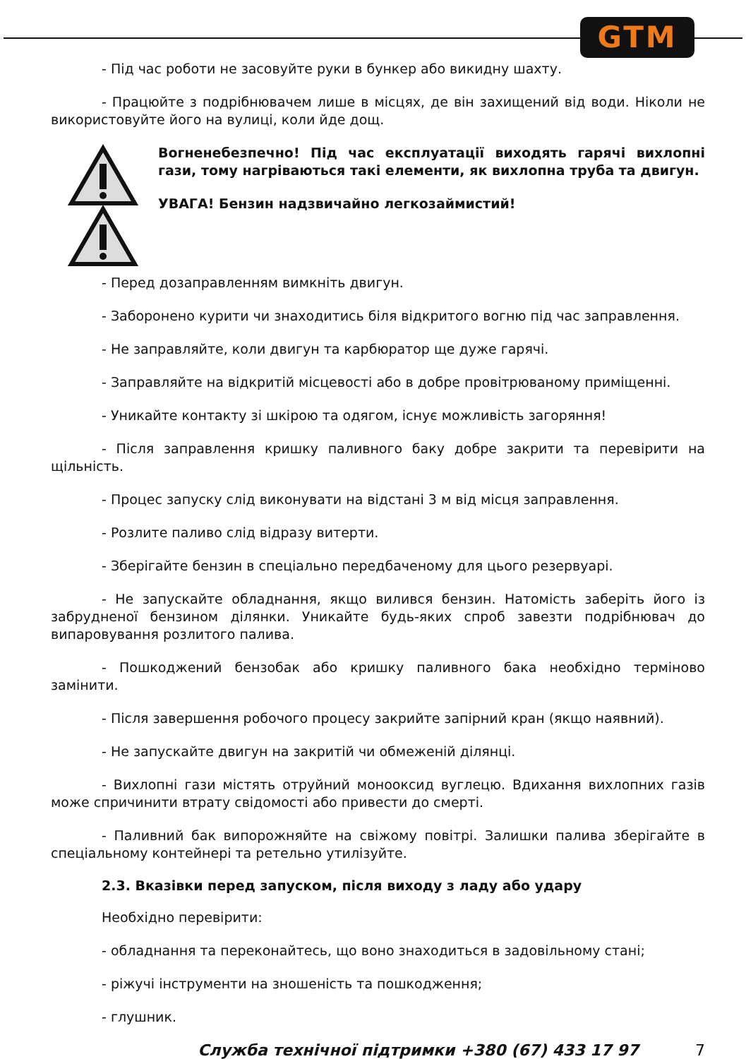GTM
- Під час роботи не засовуйте руки в бункер або викидну шахту.
- Працюйте з подрібнювачем лише в місцях, де він захищений від води. Ніколи не використовуйте його на вулиці, коли йде дощ.
Вогненебезпечно! Під час експлуатації виходять гарячі вихлопні гази, тому нагріваються такі елементи, як вихлопна труба та двигун.
УВАГА! Бензин надзвичайно легкозаймистий!
- Перед дозаправленням вимкніть двигун.
- Заборонено курити чи знаходитись біля відкритого вогню під час заправлення.
- Не заправляйте, коли двигун та карбюратор ще дуже гарячі.
- Заправляйте на відкритій місцевості або в добре провітрюваному приміщенні.
- Уникайте контакту зі шкірою та одягом, існує можливість загоряння!
- Після заправлення кришку паливного баку добре закрити та перевірити на щільність.
- Процес запуску слід виконувати на відстані 3 м від місця заправлення.
- Розлите паливо слід відразу витерти.
- Зберігайте бензин в спеціально передбаченому для цього резервуарі.
- Не запускайте обладнання, якщо вилився бензин. Натомість заберіть його із забрудненої бензином ділянки. Уникайте будь-яких спроб завезти подрібнювач до випаровування розлитого палива.
- Пошкоджений бензобак або кришку паливного бака необхідно терміново замінити.
- Після завершення робочого процесу закрийте запірний кран (якщо наявний).
- Не запускайте двигун на закритій чи обмеженій ділянці.
- Вихлопні гази містять отруйний монооксид вуглецю. Вдихання вихлопних газів може спричинити втрату свідомості або привести до смерті.
- Паливний бак випорожняйте на свіжому повітрі. Залишки палива зберігайте в спеціальному контейнері та ретельно утилізуйте.
2.3. Вказівки перед запуском, після виходу з ладу або удару
Необхідно перевірити:
- обладнання та переконайтесь, що воно знаходиться в задовільному стані;
- ріжучі інструменти на зношеність та пошкодження;
- глушник.
Служба технічної підтримки +380 (67) 433 17 97 7